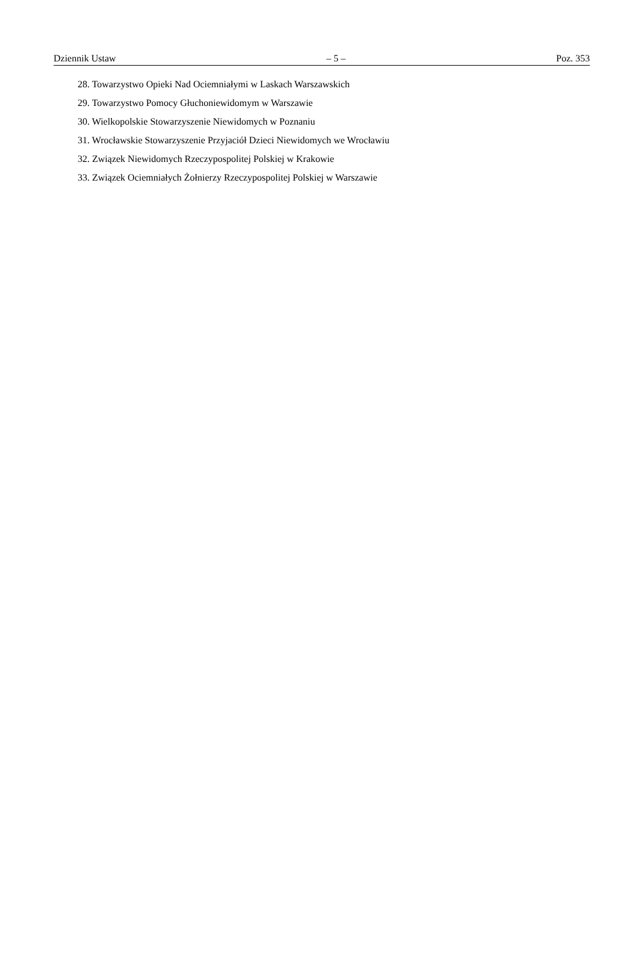Dziennik Ustaw – 5 – Poz. 353
28. Towarzystwo Opieki Nad Ociemniałymi w Laskach Warszawskich
29. Towarzystwo Pomocy Głuchoniewidomym w Warszawie
30. Wielkopolskie Stowarzyszenie Niewidomych w Poznaniu
31. Wrocławskie Stowarzyszenie Przyjaciół Dzieci Niewidomych we Wrocławiu
32. Związek Niewidomych Rzeczypospolitej Polskiej w Krakowie
33. Związek Ociemniałych Żołnierzy Rzeczypospolitej Polskiej w Warszawie